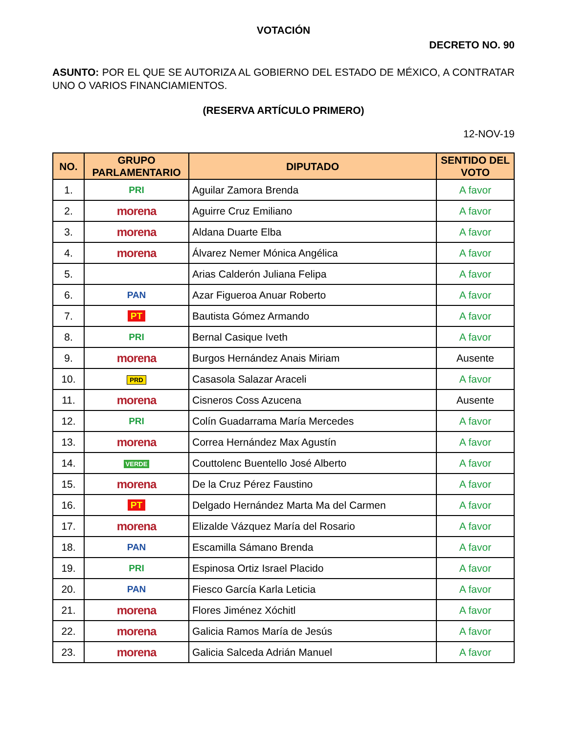VOTACIÓN
DECRETO NO. 90
ASUNTO: POR EL QUE SE AUTORIZA AL GOBIERNO DEL ESTADO DE MÉXICO, A CONTRATAR UNO O VARIOS FINANCIAMIENTOS.
(RESERVA ARTÍCULO PRIMERO)
12-NOV-19
| NO. | GRUPO PARLAMENTARIO | DIPUTADO | SENTIDO DEL VOTO |
| --- | --- | --- | --- |
| 1. | PRI | Aguilar Zamora Brenda | A favor |
| 2. | morena | Aguirre Cruz Emiliano | A favor |
| 3. | morena | Aldana Duarte Elba | A favor |
| 4. | morena | Álvarez Nemer Mónica Angélica | A favor |
| 5. | | Arias Calderón Juliana Felipa | A favor |
| 6. | PAN | Azar Figueroa Anuar Roberto | A favor |
| 7. | PT | Bautista Gómez Armando | A favor |
| 8. | PRI | Bernal Casique Iveth | A favor |
| 9. | morena | Burgos Hernández Anais Miriam | Ausente |
| 10. | PRD | Casasola Salazar Araceli | A favor |
| 11. | morena | Cisneros Coss Azucena | Ausente |
| 12. | PRI | Colín Guadarrama María Mercedes | A favor |
| 13. | morena | Correa Hernández Max Agustín | A favor |
| 14. | VERDE | Couttolenc Buentello José Alberto | A favor |
| 15. | morena | De la Cruz Pérez Faustino | A favor |
| 16. | PT | Delgado Hernández Marta Ma del Carmen | A favor |
| 17. | morena | Elizalde Vázquez María del Rosario | A favor |
| 18. | PAN | Escamilla Sámano Brenda | A favor |
| 19. | PRI | Espinosa Ortiz Israel Placido | A favor |
| 20. | PAN | Fiesco García Karla Leticia | A favor |
| 21. | morena | Flores Jiménez Xóchitl | A favor |
| 22. | morena | Galicia Ramos María de Jesús | A favor |
| 23. | morena | Galicia Salceda Adrián Manuel | A favor |